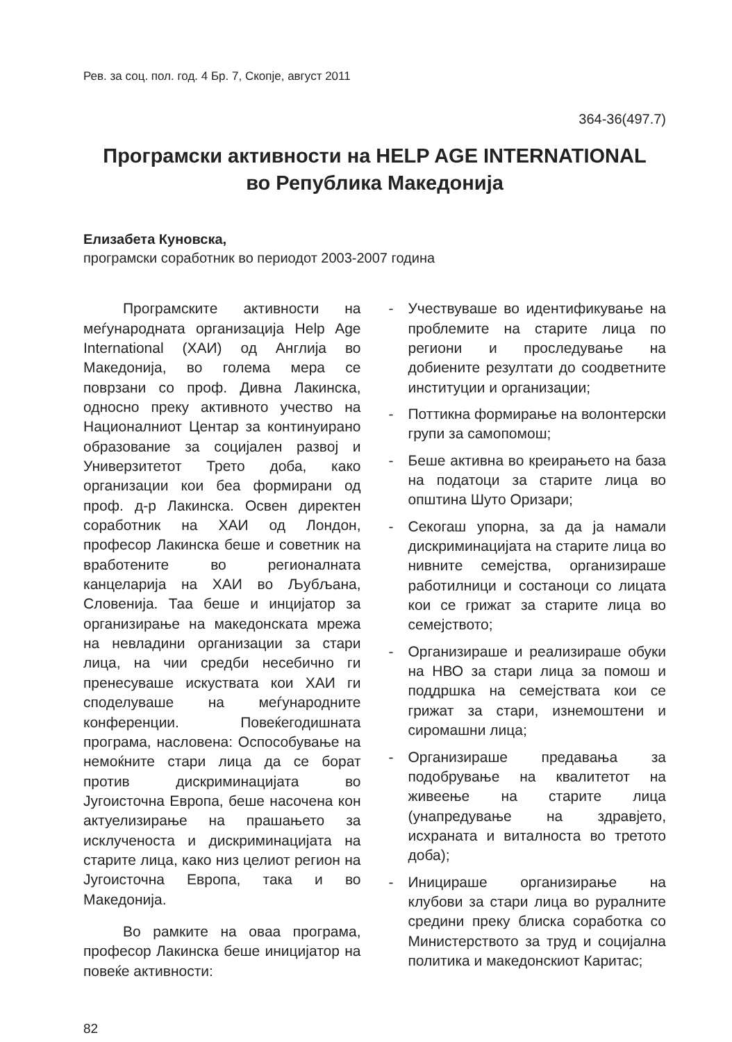Рев. за соц. пол. год. 4 Бр. 7, Скопје, август 2011
364-36(497.7)
Програмски активности на HELP AGE INTERNATIONAL
во Република Македонија
Елизабета Куновска,
програмски соработник во периодот 2003-2007 година
Програмските активности на меѓународната организација Help Age International (ХАИ) од Англија во Македонија, во голема мера се поврзани со проф. Дивна Лакинска, односно преку активното учество на Националниот Центар за континуирано образование за социјален развој и Универзитетот Трето доба, како организации кои беа формирани од проф. д-р Лакинска. Освен директен соработник на ХАИ од Лондон, професор Лакинска беше и советник на вработените во регионалната канцеларија на ХАИ во Љубљана, Словенија. Таа беше и инцијатор за организирање на македонската мрежа на невладини организации за стари лица, на чии средби несебично ги пренесуваше искуствата кои ХАИ ги споделуваше на меѓународните конференции. Повеќегодишната програма, насловена: Оспособување на немоќните стари лица да се борат против дискриминацијата во Југоисточна Европа, беше насочена кон актуелизирање на прашањето за исклученоста и дискриминацијата на старите лица, како низ целиот регион на Југоисточна Европа, така и во Македонија.
Во рамките на оваа програма, професор Лакинска беше иницијатор на повеќе активности:
- Учествуваше во идентификување на проблемите на старите лица по региони и проследување на добиените резултати до соодветните институции и организации;
- Поттикна формирање на волонтерски групи за самопомош;
- Беше активна во креирањето на база на податоци за старите лица во општина Шуто Оризари;
- Секогаш упорна, за да ја намали дискриминацијата на старите лица во нивните семејства, организираше работилници и состаноци со лицата кои се грижат за старите лица во семејството;
- Организираше и реализираше обуки на НВО за стари лица за помош и поддршка на семејствата кои се грижат за стари, изнемоштени и сиромашни лица;
- Организираше предавања за подобрување на квалитетот на живеење на старите лица (унапредување на здравјето, исхраната и виталноста во третото доба);
- Иницираше организирање на клубови за стари лица во руралните средини преку блиска соработка со Министерството за труд и социјална политика и македонскиот Каритас;
82